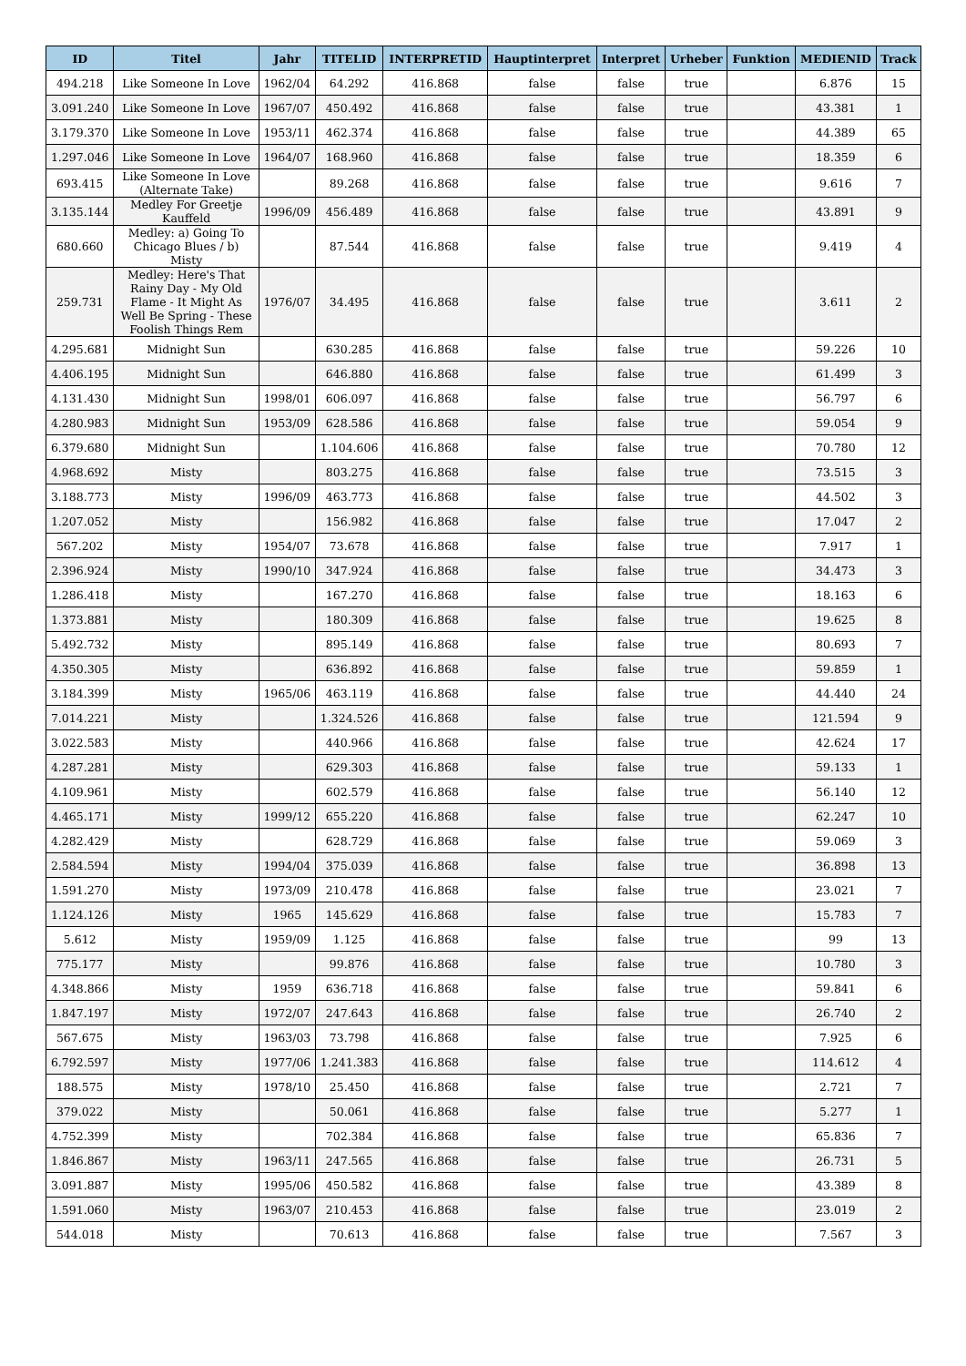| ID | Titel | Jahr | TITELID | INTERPRETID | Hauptinterpret | Interpret | Urheber | Funktion | MEDIENID | Track |
| --- | --- | --- | --- | --- | --- | --- | --- | --- | --- | --- |
| 494.218 | Like Someone In Love | 1962/04 | 64.292 | 416.868 | false | false | true | | 6.876 | 15 |
| 3.091.240 | Like Someone In Love | 1967/07 | 450.492 | 416.868 | false | false | true | | 43.381 | 1 |
| 3.179.370 | Like Someone In Love | 1953/11 | 462.374 | 416.868 | false | false | true | | 44.389 | 65 |
| 1.297.046 | Like Someone In Love | 1964/07 | 168.960 | 416.868 | false | false | true | | 18.359 | 6 |
| 693.415 | Like Someone In Love (Alternate Take) | | 89.268 | 416.868 | false | false | true | | 9.616 | 7 |
| 3.135.144 | Medley For Greetje Kauffeld | 1996/09 | 456.489 | 416.868 | false | false | true | | 43.891 | 9 |
| 680.660 | Medley: a) Going To Chicago Blues / b) Misty | | 87.544 | 416.868 | false | false | true | | 9.419 | 4 |
| 259.731 | Medley: Here's That Rainy Day - My Old Flame - It Might As Well Be Spring - These Foolish Things Rem | 1976/07 | 34.495 | 416.868 | false | false | true | | 3.611 | 2 |
| 4.295.681 | Midnight Sun | | 630.285 | 416.868 | false | false | true | | 59.226 | 10 |
| 4.406.195 | Midnight Sun | | 646.880 | 416.868 | false | false | true | | 61.499 | 3 |
| 4.131.430 | Midnight Sun | 1998/01 | 606.097 | 416.868 | false | false | true | | 56.797 | 6 |
| 4.280.983 | Midnight Sun | 1953/09 | 628.586 | 416.868 | false | false | true | | 59.054 | 9 |
| 6.379.680 | Midnight Sun | | 1.104.606 | 416.868 | false | false | true | | 70.780 | 12 |
| 4.968.692 | Misty | | 803.275 | 416.868 | false | false | true | | 73.515 | 3 |
| 3.188.773 | Misty | 1996/09 | 463.773 | 416.868 | false | false | true | | 44.502 | 3 |
| 1.207.052 | Misty | | 156.982 | 416.868 | false | false | true | | 17.047 | 2 |
| 567.202 | Misty | 1954/07 | 73.678 | 416.868 | false | false | true | | 7.917 | 1 |
| 2.396.924 | Misty | 1990/10 | 347.924 | 416.868 | false | false | true | | 34.473 | 3 |
| 1.286.418 | Misty | | 167.270 | 416.868 | false | false | true | | 18.163 | 6 |
| 1.373.881 | Misty | | 180.309 | 416.868 | false | false | true | | 19.625 | 8 |
| 5.492.732 | Misty | | 895.149 | 416.868 | false | false | true | | 80.693 | 7 |
| 4.350.305 | Misty | | 636.892 | 416.868 | false | false | true | | 59.859 | 1 |
| 3.184.399 | Misty | 1965/06 | 463.119 | 416.868 | false | false | true | | 44.440 | 24 |
| 7.014.221 | Misty | | 1.324.526 | 416.868 | false | false | true | | 121.594 | 9 |
| 3.022.583 | Misty | | 440.966 | 416.868 | false | false | true | | 42.624 | 17 |
| 4.287.281 | Misty | | 629.303 | 416.868 | false | false | true | | 59.133 | 1 |
| 4.109.961 | Misty | | 602.579 | 416.868 | false | false | true | | 56.140 | 12 |
| 4.465.171 | Misty | 1999/12 | 655.220 | 416.868 | false | false | true | | 62.247 | 10 |
| 4.282.429 | Misty | | 628.729 | 416.868 | false | false | true | | 59.069 | 3 |
| 2.584.594 | Misty | 1994/04 | 375.039 | 416.868 | false | false | true | | 36.898 | 13 |
| 1.591.270 | Misty | 1973/09 | 210.478 | 416.868 | false | false | true | | 23.021 | 7 |
| 1.124.126 | Misty | 1965 | 145.629 | 416.868 | false | false | true | | 15.783 | 7 |
| 5.612 | Misty | 1959/09 | 1.125 | 416.868 | false | false | true | | 99 | 13 |
| 775.177 | Misty | | 99.876 | 416.868 | false | false | true | | 10.780 | 3 |
| 4.348.866 | Misty | 1959 | 636.718 | 416.868 | false | false | true | | 59.841 | 6 |
| 1.847.197 | Misty | 1972/07 | 247.643 | 416.868 | false | false | true | | 26.740 | 2 |
| 567.675 | Misty | 1963/03 | 73.798 | 416.868 | false | false | true | | 7.925 | 6 |
| 6.792.597 | Misty | 1977/06 | 1.241.383 | 416.868 | false | false | true | | 114.612 | 4 |
| 188.575 | Misty | 1978/10 | 25.450 | 416.868 | false | false | true | | 2.721 | 7 |
| 379.022 | Misty | | 50.061 | 416.868 | false | false | true | | 5.277 | 1 |
| 4.752.399 | Misty | | 702.384 | 416.868 | false | false | true | | 65.836 | 7 |
| 1.846.867 | Misty | 1963/11 | 247.565 | 416.868 | false | false | true | | 26.731 | 5 |
| 3.091.887 | Misty | 1995/06 | 450.582 | 416.868 | false | false | true | | 43.389 | 8 |
| 1.591.060 | Misty | 1963/07 | 210.453 | 416.868 | false | false | true | | 23.019 | 2 |
| 544.018 | Misty | | 70.613 | 416.868 | false | false | true | | 7.567 | 3 |